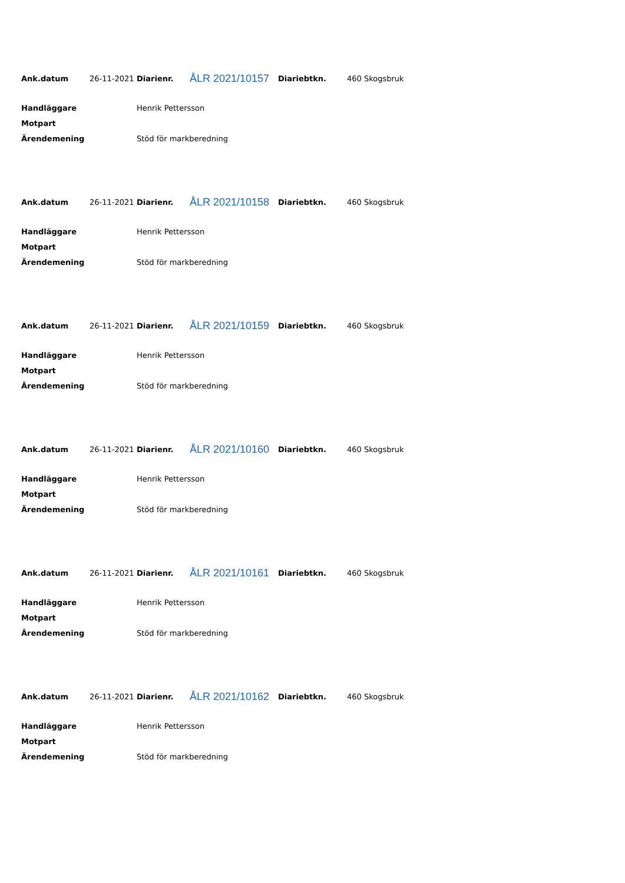| Ank.datum | 26-11-2021 | Diarienr. | ÅLR 2021/10157 | Diariebtkn. | 460 Skogsbruk |
| Handläggare | | Henrik Pettersson | | | |
| Motpart | | | | | |
| Ärendemening | | Stöd för markberedning | | | |
| Ank.datum | 26-11-2021 | Diarienr. | ÅLR 2021/10158 | Diariebtkn. | 460 Skogsbruk |
| Handläggare | | Henrik Pettersson | | | |
| Motpart | | | | | |
| Ärendemening | | Stöd för markberedning | | | |
| Ank.datum | 26-11-2021 | Diarienr. | ÅLR 2021/10159 | Diariebtkn. | 460 Skogsbruk |
| Handläggare | | Henrik Pettersson | | | |
| Motpart | | | | | |
| Ärendemening | | Stöd för markberedning | | | |
| Ank.datum | 26-11-2021 | Diarienr. | ÅLR 2021/10160 | Diariebtkn. | 460 Skogsbruk |
| Handläggare | | Henrik Pettersson | | | |
| Motpart | | | | | |
| Ärendemening | | Stöd för markberedning | | | |
| Ank.datum | 26-11-2021 | Diarienr. | ÅLR 2021/10161 | Diariebtkn. | 460 Skogsbruk |
| Handläggare | | Henrik Pettersson | | | |
| Motpart | | | | | |
| Ärendemening | | Stöd för markberedning | | | |
| Ank.datum | 26-11-2021 | Diarienr. | ÅLR 2021/10162 | Diariebtkn. | 460 Skogsbruk |
| Handläggare | | Henrik Pettersson | | | |
| Motpart | | | | | |
| Ärendemening | | Stöd för markberedning | | | |